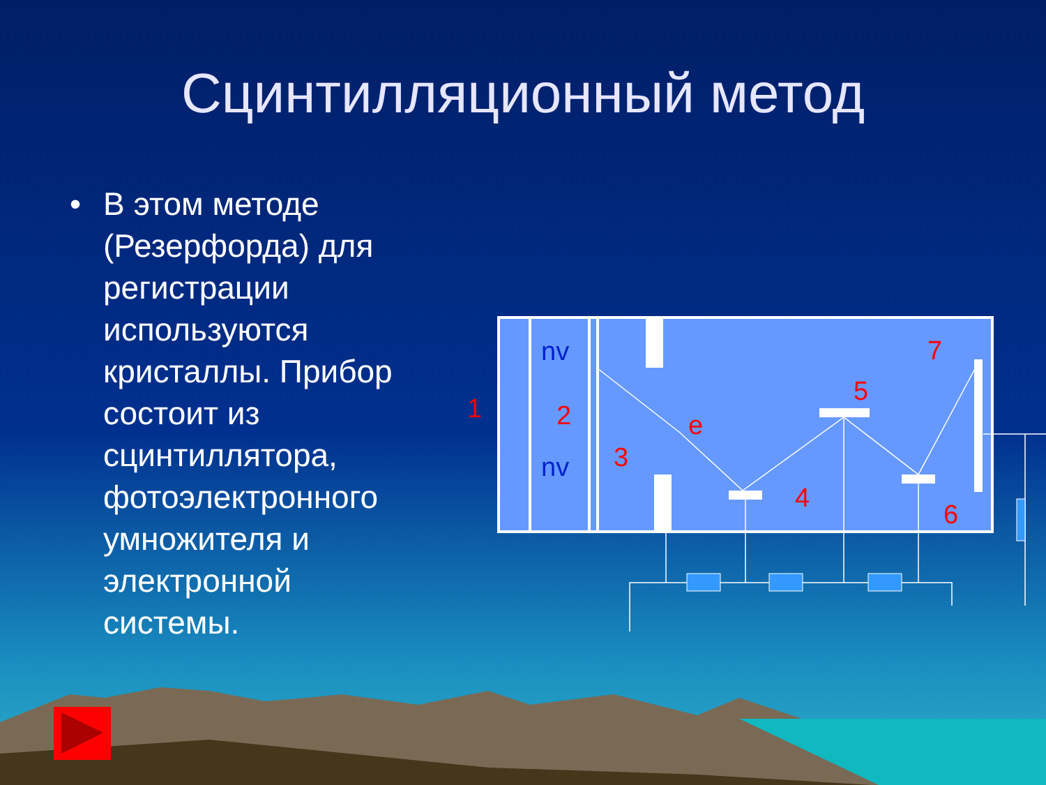nv
nv
1
2
3
4
5
6
7
e
Сцинтилляционный метод
•
В этом методе (Резерфорда) для регистрации используются кристаллы. Прибор состоит из сцинтиллятора, фотоэлектронного умножителя и электронной системы.